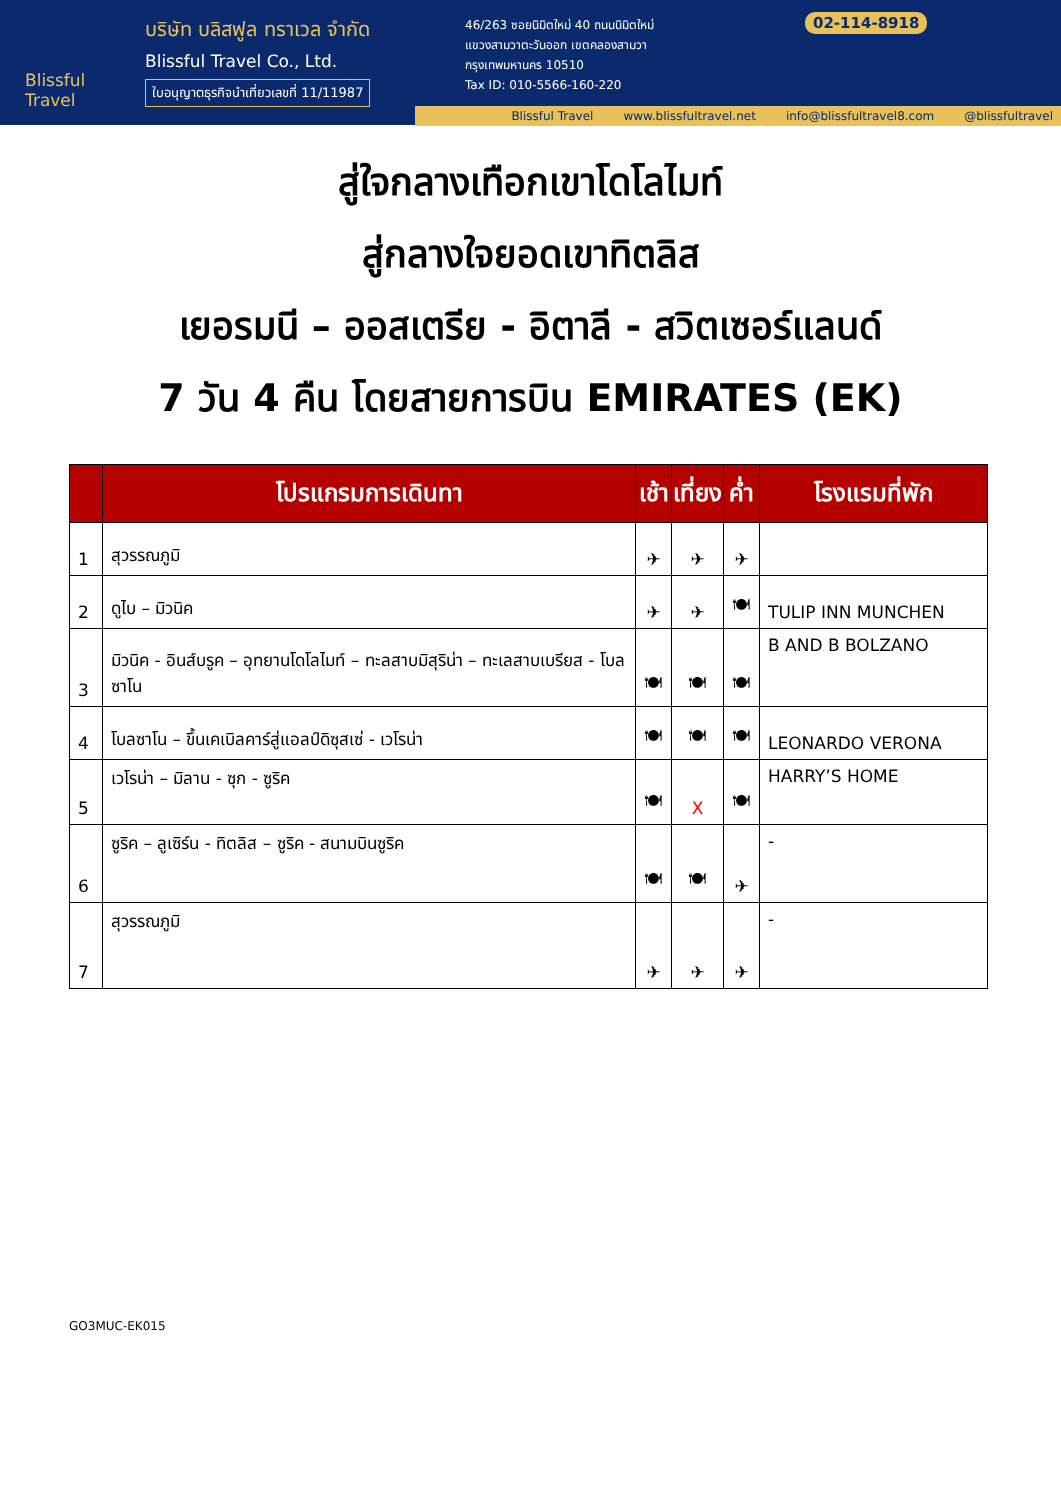Blissful Travel
บริษัท บลิสฟูล ทราเวล จำกัด
Blissful Travel Co., Ltd.
ใบอนุญาตธุรกิจนำเที่ยวเลขที่ 11/11987
46/263 ซอยนิมิตใหม่ 40 ถนนนิมิตใหม่
แขวงสามวาตะวันออก เขตคลองสามวา
กรุงเทพมหานคร 10510
Tax ID: 010-5566-160-220
02-114-8918
Blissful Travel www.blissfultravel.net info@blissfultravel8.com @blissfultravel
สู่ใจกลางเทือกเขาโดโลไมท์
สู่กลางใจยอดเขาทิตลิส
เยอรมนี – ออสเตรีย - อิตาลี - สวิตเซอร์แลนด์
7 วัน 4 คืน โดยสายการบิน EMIRATES (EK)
| | โปรแกรมการเดินทา | เช้า | เที่ยง | ค่ำ | โรงแรมที่พัก |
| --- | --- | --- | --- | --- | --- |
| 1 | สุวรรณภูมิ | ✈ | ✈ | ✈ | |
| 2 | ดูไบ – มิวนิค | ✈ | ✈ | 🍽 | TULIP INN MUNCHEN |
| 3 | มิวนิค - อินส์บรูค – อุทยานโดโลไมท์ – ทะลสาบมิสุริน่า – ทะเลสาบเบรียส - โบลซาโน | 🍽 | 🍽 | 🍽 | B AND B BOLZANO |
| 4 | โบลซาโน – ขึ้นเคเบิลคาร์สู่แอลป์ดิซุสเซ่ - เวโรน่า | 🍽 | 🍽 | 🍽 | LEONARDO VERONA |
| 5 | เวโรน่า – มิลาน - ซุก - ซูริค | 🍽 | X | 🍽 | HARRY’S HOME |
| 6 | ซูริค – ลูเซิร์น - ทิตลิส – ซูริค - สนามบินซูริค | 🍽 | 🍽 | ✈ | - |
| 7 | สุวรรณภูมิ | ✈ | ✈ | ✈ | - |
GO3MUC-EK015